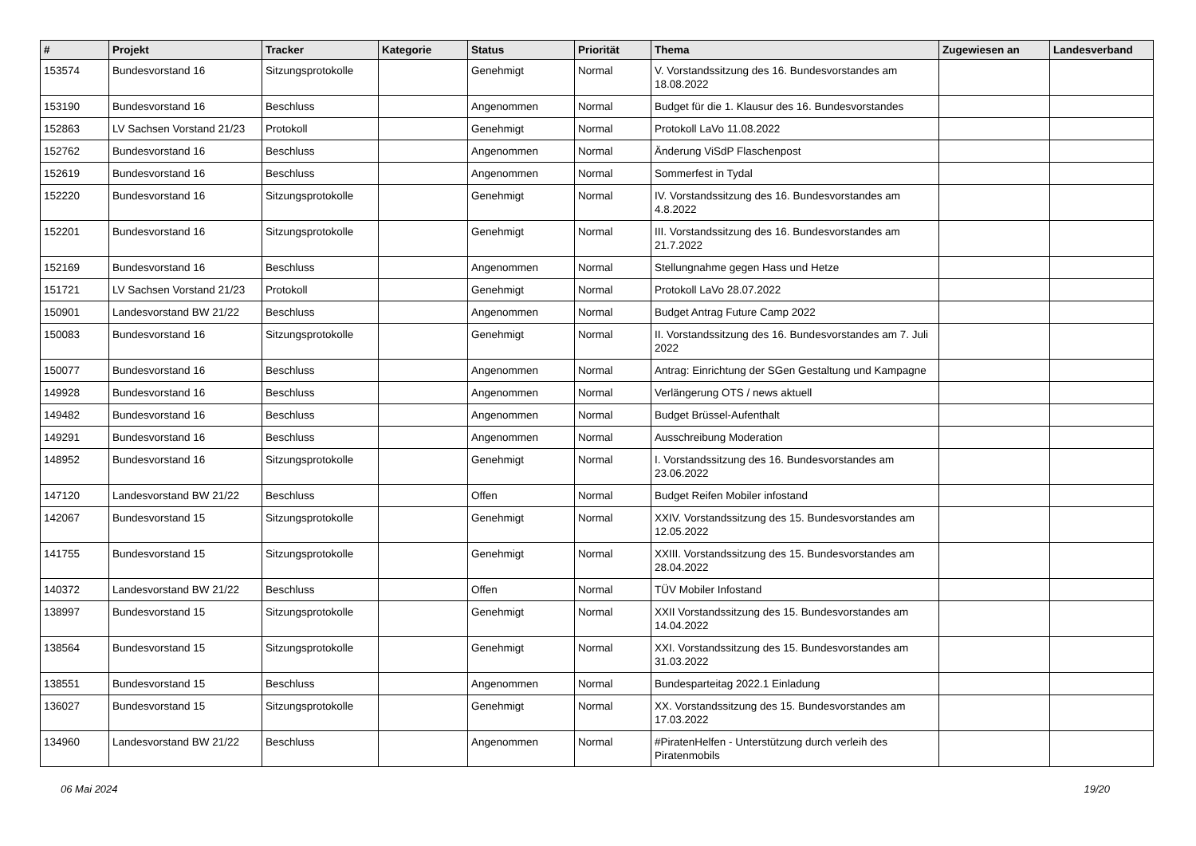| # | Projekt | Tracker | Kategorie | Status | Priorität | Thema | Zugewiesen an | Landesverband |
| --- | --- | --- | --- | --- | --- | --- | --- | --- |
| 153574 | Bundesvorstand 16 | Sitzungsprotokolle | | Genehmigt | Normal | V. Vorstandssitzung des 16. Bundesvorstandes am 18.08.2022 | | |
| 153190 | Bundesvorstand 16 | Beschluss | | Angenommen | Normal | Budget für die 1. Klausur des 16. Bundesvorstandes | | |
| 152863 | LV Sachsen Vorstand 21/23 | Protokoll | | Genehmigt | Normal | Protokoll LaVo 11.08.2022 | | |
| 152762 | Bundesvorstand 16 | Beschluss | | Angenommen | Normal | Änderung ViSdP Flaschenpost | | |
| 152619 | Bundesvorstand 16 | Beschluss | | Angenommen | Normal | Sommerfest in Tydal | | |
| 152220 | Bundesvorstand 16 | Sitzungsprotokolle | | Genehmigt | Normal | IV. Vorstandssitzung des 16. Bundesvorstandes am 4.8.2022 | | |
| 152201 | Bundesvorstand 16 | Sitzungsprotokolle | | Genehmigt | Normal | III. Vorstandssitzung des 16. Bundesvorstandes am 21.7.2022 | | |
| 152169 | Bundesvorstand 16 | Beschluss | | Angenommen | Normal | Stellungnahme gegen Hass und Hetze | | |
| 151721 | LV Sachsen Vorstand 21/23 | Protokoll | | Genehmigt | Normal | Protokoll LaVo 28.07.2022 | | |
| 150901 | Landesvorstand BW 21/22 | Beschluss | | Angenommen | Normal | Budget Antrag Future Camp 2022 | | |
| 150083 | Bundesvorstand 16 | Sitzungsprotokolle | | Genehmigt | Normal | II. Vorstandssitzung des 16. Bundesvorstandes am 7. Juli 2022 | | |
| 150077 | Bundesvorstand 16 | Beschluss | | Angenommen | Normal | Antrag: Einrichtung der SGen Gestaltung und Kampagne | | |
| 149928 | Bundesvorstand 16 | Beschluss | | Angenommen | Normal | Verlängerung OTS / news aktuell | | |
| 149482 | Bundesvorstand 16 | Beschluss | | Angenommen | Normal | Budget Brüssel-Aufenthalt | | |
| 149291 | Bundesvorstand 16 | Beschluss | | Angenommen | Normal | Ausschreibung Moderation | | |
| 148952 | Bundesvorstand 16 | Sitzungsprotokolle | | Genehmigt | Normal | I. Vorstandssitzung des 16. Bundesvorstandes am 23.06.2022 | | |
| 147120 | Landesvorstand BW 21/22 | Beschluss | | Offen | Normal | Budget Reifen Mobiler infostand | | |
| 142067 | Bundesvorstand 15 | Sitzungsprotokolle | | Genehmigt | Normal | XXIV. Vorstandssitzung des 15. Bundesvorstandes am 12.05.2022 | | |
| 141755 | Bundesvorstand 15 | Sitzungsprotokolle | | Genehmigt | Normal | XXIII. Vorstandssitzung des 15. Bundesvorstandes am 28.04.2022 | | |
| 140372 | Landesvorstand BW 21/22 | Beschluss | | Offen | Normal | TÜV Mobiler Infostand | | |
| 138997 | Bundesvorstand 15 | Sitzungsprotokolle | | Genehmigt | Normal | XXII Vorstandssitzung des 15. Bundesvorstandes am 14.04.2022 | | |
| 138564 | Bundesvorstand 15 | Sitzungsprotokolle | | Genehmigt | Normal | XXI. Vorstandssitzung des 15. Bundesvorstandes am 31.03.2022 | | |
| 138551 | Bundesvorstand 15 | Beschluss | | Angenommen | Normal | Bundesparteitag 2022.1 Einladung | | |
| 136027 | Bundesvorstand 15 | Sitzungsprotokolle | | Genehmigt | Normal | XX. Vorstandssitzung des 15. Bundesvorstandes am 17.03.2022 | | |
| 134960 | Landesvorstand BW 21/22 | Beschluss | | Angenommen | Normal | #PiratenHelfen - Unterstützung durch verleih des Piratenmobils | | |
06 Mai 2024 19/20